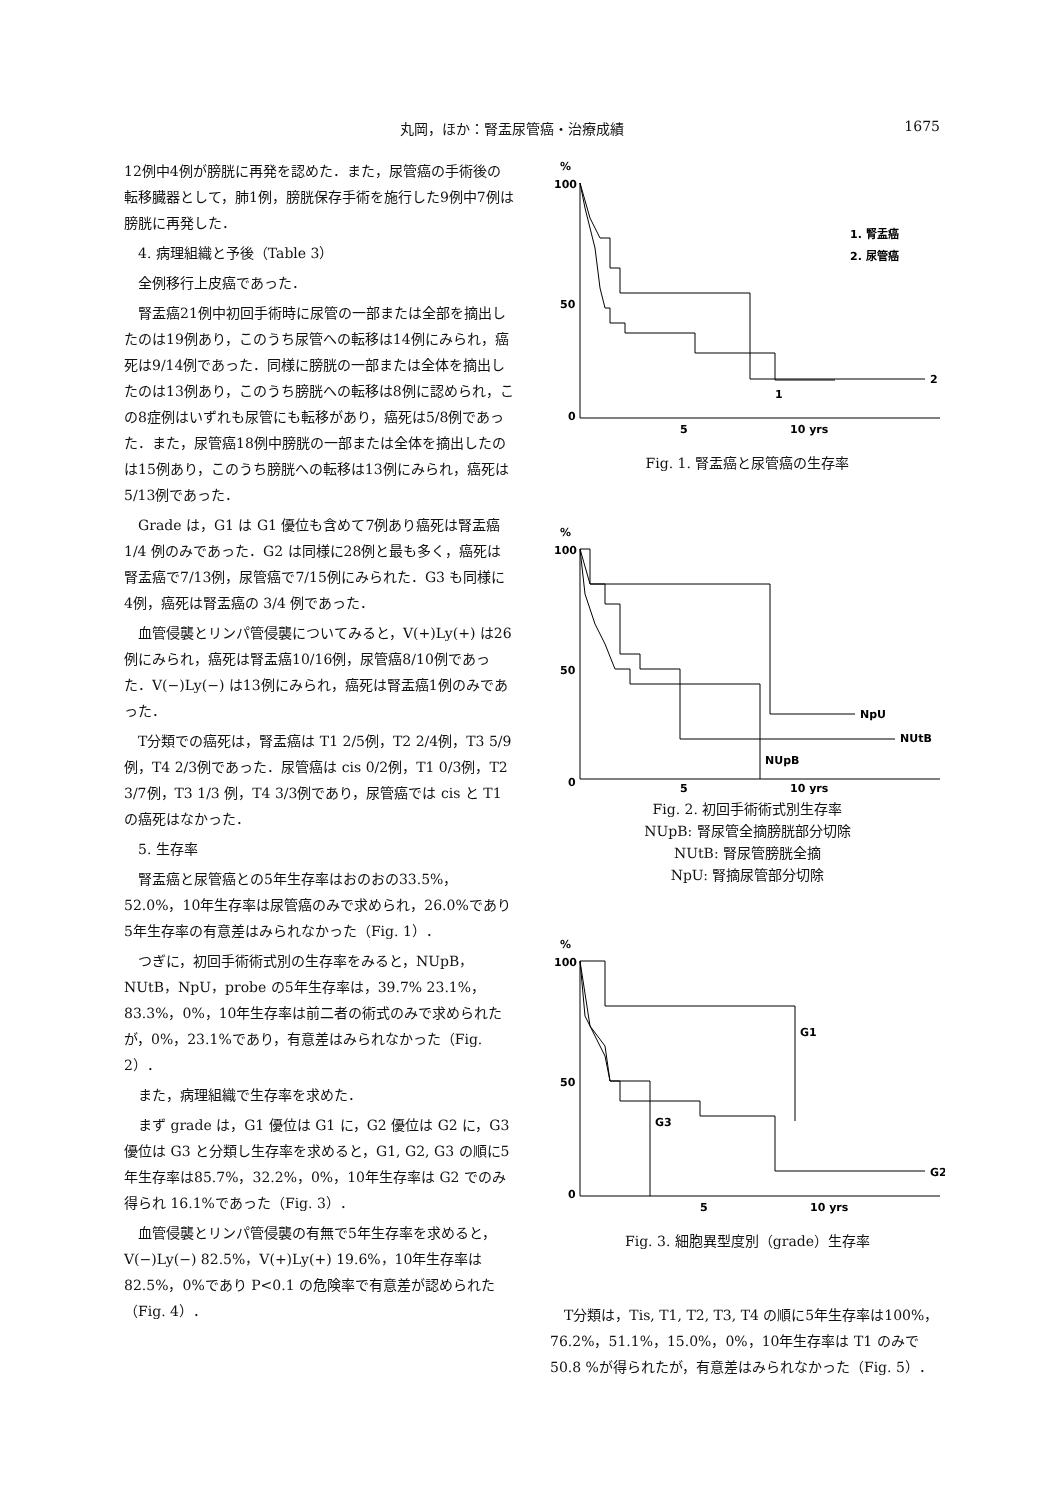丸岡，ほか：腎盂尿管癌・治療成績 1675
12例中4例が膀胱に再発を認めた．また，尿管癌の手術後の転移臓器として，肺1例，膀胱保存手術を施行した9例中7例は膀胱に再発した．
4. 病理組織と予後（Table 3）
全例移行上皮癌であった．
腎盂癌21例中初回手術時に尿管の一部または全部を摘出したのは19例あり，このうち尿管への転移は14例にみられ，癌死は9/14例であった．同様に膀胱の一部または全体を摘出したのは13例あり，このうち膀胱への転移は8例に認められ，この8症例はいずれも尿管にも転移があり，癌死は5/8例であった．また，尿管癌18例中膀胱の一部または全体を摘出したのは15例あり，このうち膀胱への転移は13例にみられ，癌死は5/13例であった．
Grade は，G1 は G1 優位も含めて7例あり癌死は腎盂癌 1/4 例のみであった．G2 は同様に28例と最も多く，癌死は腎盂癌で7/13例，尿管癌で7/15例にみられた．G3 も同様に4例，癌死は腎盂癌の 3/4 例であった．
血管侵襲とリンパ管侵襲についてみると，V(+)Ly(+) は26例にみられ，癌死は腎盂癌10/16例，尿管癌8/10例であった．V(−)Ly(−) は13例にみられ，癌死は腎盂癌1例のみであった．
T分類での癌死は，腎盂癌は T1 2/5例，T2 2/4例，T3 5/9例，T4 2/3例であった．尿管癌は cis 0/2例，T1 0/3例，T2 3/7例，T3 1/3 例，T4 3/3例であり，尿管癌では cis と T1 の癌死はなかった．
5. 生存率
腎盂癌と尿管癌との5年生存率はおのおの33.5%，52.0%，10年生存率は尿管癌のみで求められ，26.0%であり5年生存率の有意差はみられなかった（Fig. 1）．
つぎに，初回手術術式別の生存率をみると，NUpB，NUtB，NpU，probe の5年生存率は，39.7% 23.1%，83.3%，0%，10年生存率は前二者の術式のみで求められたが，0%，23.1%であり，有意差はみられなかった（Fig. 2）．
また，病理組織で生存率を求めた．
まず grade は，G1 優位は G1 に，G2 優位は G2 に，G3 優位は G3 と分類し生存率を求めると，G1, G2, G3 の順に5年生存率は85.7%，32.2%，0%，10年生存率は G2 でのみ得られ 16.1%であった（Fig. 3）．
血管侵襲とリンパ管侵襲の有無で5年生存率を求めると，V(−)Ly(−) 82.5%，V(+)Ly(+) 19.6%，10年生存率は82.5%，0%であり P<0.1 の危険率で有意差が認められた（Fig. 4）．
%
100
50
0
2
1
1. 腎盂癌
2. 尿管癌
5
10 yrs
Fig. 1. 腎盂癌と尿管癌の生存率
%
100
50
0
NpU
NUtB
NUpB
5
10 yrs
Fig. 2. 初回手術術式別生存率
NUpB: 腎尿管全摘膀胱部分切除
NUtB: 腎尿管膀胱全摘
NpU: 腎摘尿管部分切除
%
100
50
0
G1
G3
G2
5
10 yrs
Fig. 3. 細胞異型度別（grade）生存率
T分類は，Tis, T1, T2, T3, T4 の順に5年生存率は100%，76.2%，51.1%，15.0%，0%，10年生存率は T1 のみで 50.8 %が得られたが，有意差はみられなかった（Fig. 5）．